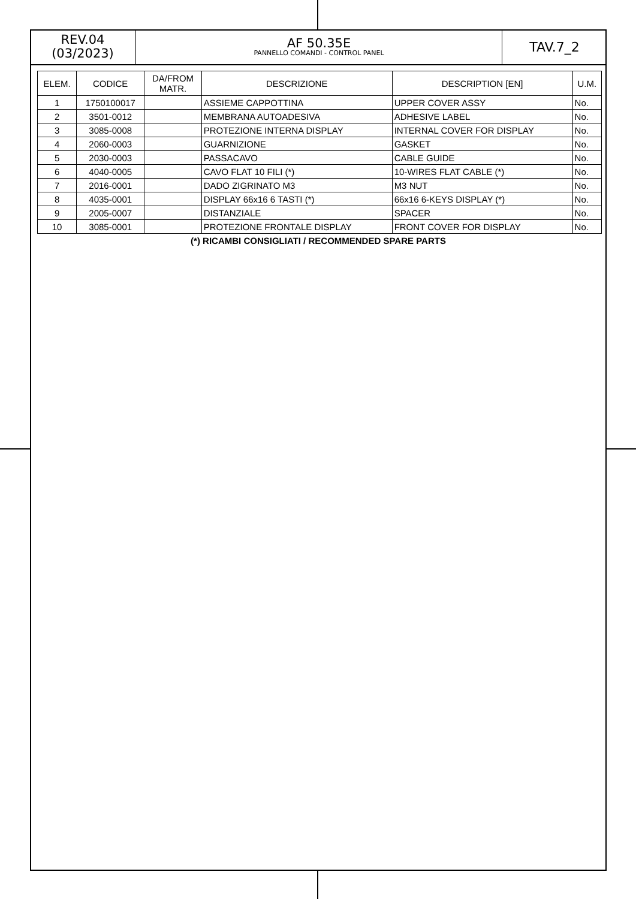REV.04
(03/2023)
AF 50.35E
PANNELLO COMANDI - CONTROL PANEL
TAV.7_2
| ELEM. | CODICE | DA/FROM MATR. | DESCRIZIONE | DESCRIPTION [EN] | U.M. |
| --- | --- | --- | --- | --- | --- |
| 1 | 1750100017 | | ASSIEME CAPPOTTINA | UPPER COVER ASSY | No. |
| 2 | 3501-0012 | | MEMBRANA AUTOADESIVA | ADHESIVE LABEL | No. |
| 3 | 3085-0008 | | PROTEZIONE INTERNA DISPLAY | INTERNAL COVER FOR DISPLAY | No. |
| 4 | 2060-0003 | | GUARNIZIONE | GASKET | No. |
| 5 | 2030-0003 | | PASSACAVO | CABLE GUIDE | No. |
| 6 | 4040-0005 | | CAVO FLAT 10 FILI (*) | 10-WIRES FLAT CABLE (*) | No. |
| 7 | 2016-0001 | | DADO ZIGRINATO M3 | M3 NUT | No. |
| 8 | 4035-0001 | | DISPLAY 66x16 6 TASTI (*) | 66x16 6-KEYS DISPLAY (*) | No. |
| 9 | 2005-0007 | | DISTANZIALE | SPACER | No. |
| 10 | 3085-0001 | | PROTEZIONE FRONTALE DISPLAY | FRONT COVER FOR DISPLAY | No. |
(*) RICAMBI CONSIGLIATI / RECOMMENDED SPARE PARTS